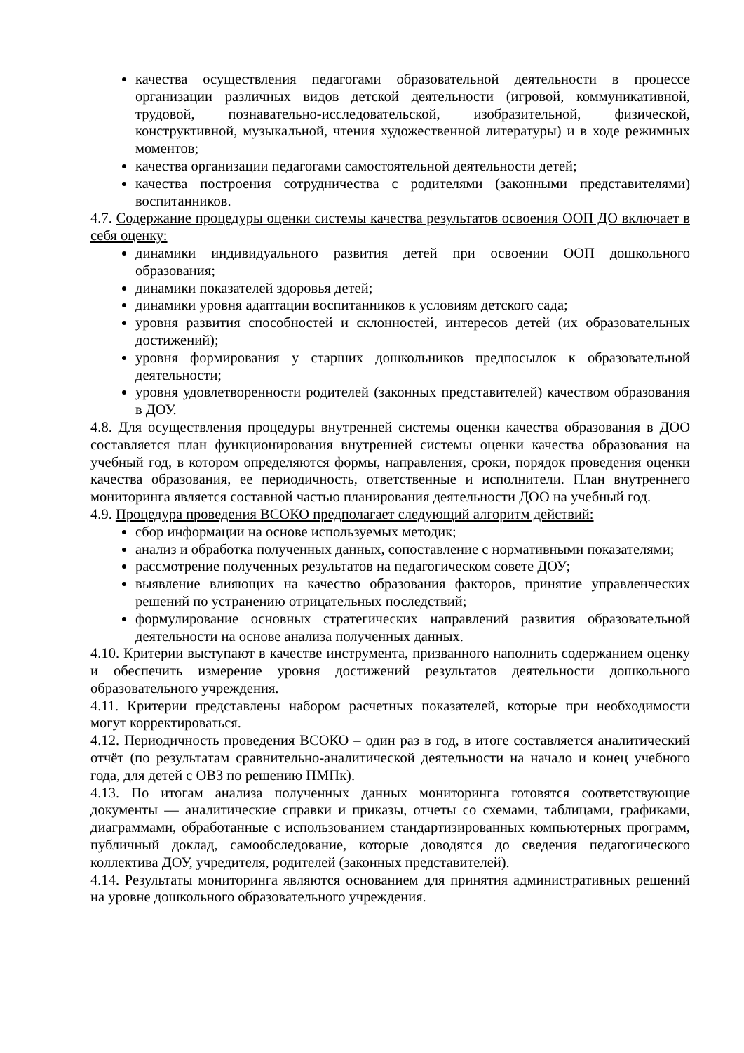качества осуществления педагогами образовательной деятельности в процессе организации различных видов детской деятельности (игровой, коммуникативной, трудовой, познавательно-исследовательской, изобразительной, физической, конструктивной, музыкальной, чтения художественной литературы) и в ходе режимных моментов;
качества организации педагогами самостоятельной деятельности детей;
качества построения сотрудничества с родителями (законными представителями) воспитанников.
4.7. Содержание процедуры оценки системы качества результатов освоения ООП ДО включает в себя оценку:
динамики индивидуального развития детей при освоении ООП дошкольного образования;
динамики показателей здоровья детей;
динамики уровня адаптации воспитанников к условиям детского сада;
уровня развития способностей и склонностей, интересов детей (их образовательных достижений);
уровня формирования у старших дошкольников предпосылок к образовательной деятельности;
уровня удовлетворенности родителей (законных представителей) качеством образования в ДОУ.
4.8. Для осуществления процедуры внутренней системы оценки качества образования в ДОО составляется план функционирования внутренней системы оценки качества образования на учебный год, в котором определяются формы, направления, сроки, порядок проведения оценки качества образования, ее периодичность, ответственные и исполнители. План внутреннего мониторинга является составной частью планирования деятельности ДОО на учебный год.
4.9. Процедура проведения ВСОКО предполагает следующий алгоритм действий:
сбор информации на основе используемых методик;
анализ и обработка полученных данных, сопоставление с нормативными показателями;
рассмотрение полученных результатов на педагогическом совете ДОУ;
выявление влияющих на качество образования факторов, принятие управленческих решений по устранению отрицательных последствий;
формулирование основных стратегических направлений развития образовательной деятельности на основе анализа полученных данных.
4.10. Критерии выступают в качестве инструмента, призванного наполнить содержанием оценку и обеспечить измерение уровня достижений результатов деятельности дошкольного образовательного учреждения.
4.11. Критерии представлены набором расчетных показателей, которые при необходимости могут корректироваться.
4.12. Периодичность проведения ВСОКО – один раз в год, в итоге составляется аналитический отчёт (по результатам сравнительно-аналитической деятельности на начало и конец учебного года, для детей с ОВЗ по решению ПМПк).
4.13. По итогам анализа полученных данных мониторинга готовятся соответствующие документы — аналитические справки и приказы, отчеты со схемами, таблицами, графиками, диаграммами, обработанные с использованием стандартизированных компьютерных программ, публичный доклад, самообследование, которые доводятся до сведения педагогического коллектива ДОУ, учредителя, родителей (законных представителей).
4.14. Результаты мониторинга являются основанием для принятия административных решений на уровне дошкольного образовательного учреждения.